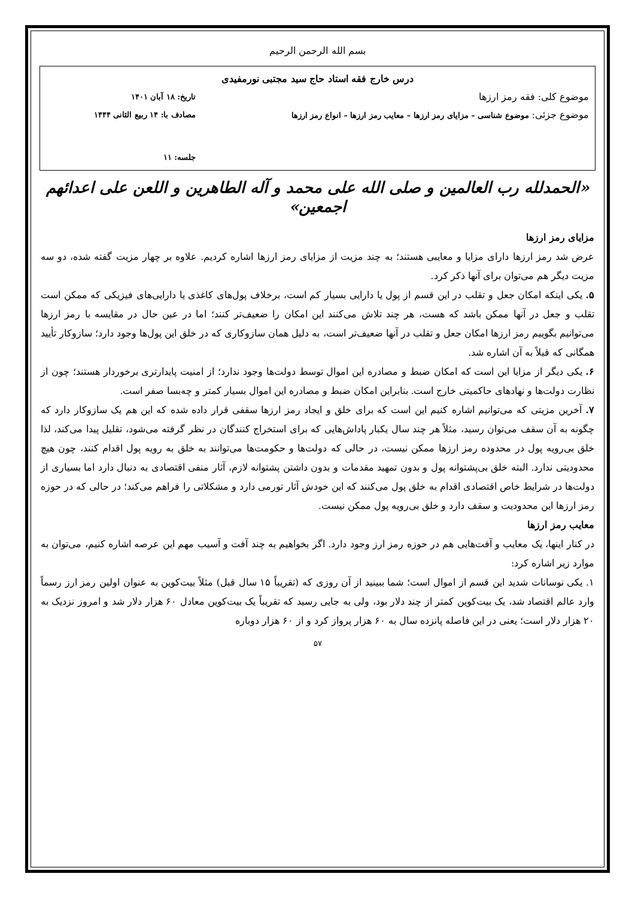بسم الله الرحمن الرحیم
درس خارج فقه استاد حاج سید مجتبی نورمفیدی
موضوع کلی: فقه رمز ارزها تاریخ: ۱۸ آبان ۱۴۰۱
موضوع جزئی: موضوع شناسی – مزایای رمز ارزها – معایب رمز ارزها – انواع رمز ارزها مصادف با: ۱۴ ربیع الثانی ۱۴۴۴
جلسه: ۱۱
«الحمدلله رب العالمین و صلی الله علی محمد و آله الطاهرین و اللعن علی اعدائهم اجمعین»
مزایای رمز ارزها
عرض شد رمز ارزها دارای مزایا و معایبی هستند؛ به چند مزیت از مزایای رمز ارزها اشاره کردیم. علاوه بر چهار مزیت گفته شده، دو سه مزیت دیگر هم می‌توان برای آنها ذکر کرد.
۵. یکی اینکه امکان جعل و تقلب در این قسم از پول یا دارایی بسیار کم است، برخلاف پول‌های کاغذی یا دارایی‌های فیزیکی که ممکن است تقلب و جعل در آنها ممکن باشد که هست، هر چند تلاش می‌کنند این امکان را ضعیف‌تر کنند؛ اما در عین حال در مقایسه با رمز ارزها می‌توانیم بگوییم رمز ارزها امکان جعل و تقلب در آنها ضعیف‌تر است، به دلیل همان سازوکاری که در خلق این پول‌ها وجود دارد؛ سازوکار تأیید همگانی که قبلاً به آن اشاره شد.
۶. یکی دیگر از مزایا این است که امکان ضبط و مصادره این اموال توسط دولت‌ها وجود ندارد؛ از امنیت پایدارتری برخوردار هستند؛ چون از نظارت دولت‌ها و نهادهای حاکمیتی خارج است. بنابراین امکان ضبط و مصادره این اموال بسیار کمتر و چه‌بسا صفر است.
۷. آخرین مزیتی که می‌توانیم اشاره کنیم این است که برای خلق و ایجاد رمز ارزها سقفی قرار داده شده که این هم یک سازوکار دارد که چگونه به آن سقف می‌توان رسید، مثلاً هر چند سال یکبار پاداش‌هایی که برای استخراج کنندگان در نظر گرفته می‌شود، تقلیل پیدا می‌کند، لذا خلق بی‌رویه پول در محدوده رمز ارزها ممکن نیست، در حالی که دولت‌ها و حکومت‌ها می‌توانند به خلق به رویه پول اقدام کنند، چون هیچ محدودیتی ندارد. البته خلق بی‌پشتوانه پول و بدون تمهید مقدمات و بدون داشتن پشتوانه لازم، آثار منفی اقتصادی به دنبال دارد اما بسیاری از دولت‌ها در شرایط خاص اقتصادی اقدام به خلق پول می‌کنند که این خودش آثار تورمی دارد و مشکلاتی را فراهم می‌کند؛ در حالی که در حوزه رمز ارزها این محدودیت و سقف دارد و خلق بی‌رویه پول ممکن نیست.
معایب رمز ارزها
در کنار اینها، یک معایب و آفت‌هایی هم در حوزه رمز ارز وجود دارد. اگر بخواهیم به چند آفت و آسیب مهم این عرصه اشاره کنیم، می‌توان به موارد زیر اشاره کرد:
۱. یکی نوسانات شدید این قسم از اموال است؛ شما ببینید از آن روزی که (تقریباً ۱۵ سال قبل) مثلاً بیت‌کوین به عنوان اولین رمز ارز رسماً وارد عالم اقتصاد شد، یک بیت‌کوین کمتر از چند دلار بود، ولی به جایی رسید که تقریباً یک بیت‌کوین معادل ۶۰ هزار دلار شد و امروز نزدیک به ۲۰ هزار دلار است؛ یعنی در این فاصله پانزده سال به ۶۰ هزار پرواز کرد و از ۶۰ هزار دوباره
۵۷